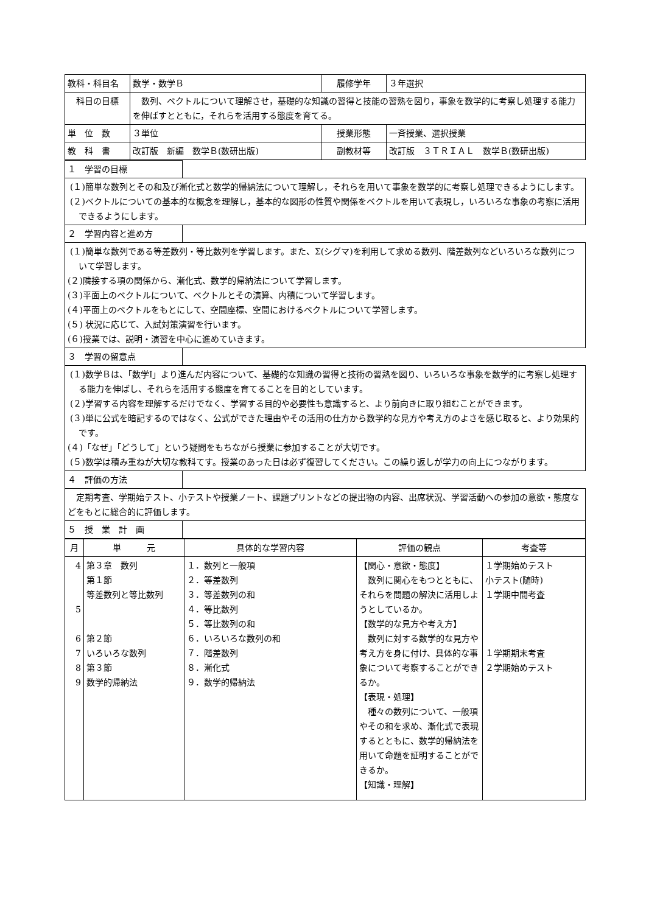| 教科・科目名 | 数学・数学Ｂ | 履修学年 | ３年選択 |
| 科目の目標 | 数列、ベクトルについて理解させ，基礎的な知識の習得と技能の習熟を図り，事象を数学的に考察し処理する能力を伸ばすとともに，それらを活用する態度を育てる。 | | |
| 単 位 数 | ３単位 | 授業形態 | 一斉授業、選択授業 |
| 教 科 書 | 改訂版 新編 数学Ｂ(数研出版) | 副教材等 | 改訂版 ３ＴＲＩＡＬ 数学Ｂ(数研出版) |
| １ 学習の目標 | |
| (１)簡単な数列とその和及び漸化式と数学的帰納法について理解し，それらを用いて事象を数学的に考察し処理できるようにします。 (２)ベクトルについての基本的な概念を理解し，基本的な図形の性質や関係をベクトルを用いて表現し，いろいろな事象の考察に活用できるようにします。 | |
| ２ 学習内容と進め方 | |
| (１)簡単な数列である等差数列・等比数列を学習します。また、Σ(シグマ)を利用して求める数列、階差数列などいろいろな数列について学習します。 (２)隣接する項の関係から、漸化式、数学的帰納法について学習します。 (３)平面上のベクトルについて、ベクトルとその演算、内積について学習します。 (４)平面上のベクトルをもとにして、空間座標、空間におけるベクトルについて学習します。 (５) 状況に応じて、入試対策演習を行います。 (６)授業では、説明・演習を中心に進めていきます。 | |
| ３ 学習の留意点 | |
| (１)数学Ｂは、「数学Ⅰ」より進んだ内容について、基礎的な知識の習得と技術の習熟を図り、いろいろな事象を数学的に考察し処理する能力を伸ばし、それらを活用する態度を育てることを目的としています。 (２)学習する内容を理解するだけでなく、学習する目的や必要性も意識すると、より前向きに取り組むことができます。 (３)単に公式を暗記するのではなく、公式ができた理由やその活用の仕方から数学的な見方や考え方のよさを感じ取ると、より効果的です。 (４)「なぜ」「どうして」という疑問をもちながら授業に参加することが大切です。 (５)数学は積み重ねが大切な教科てす。授業のあった日は必ず復習してください。この繰り返しが学力の向上につながります。 | |
| ４ 評価の方法 | |
| 定期考査、学期始テスト、小テストや授業ノート、課題プリントなどの提出物の内容、出席状況、学習活動への参加の意欲・態度などをもとに総合的に評価します。 | |
| ５ 授 業 計 画 | |
| 月 | 単 元 | 具体的な学習内容 | 評価の観点 | 考査等 |
| --- | --- | --- | --- | --- |
| 4 5 6 7 8 9 | 第３章 数列 第１節 等差数列と等比数列 第２節 いろいろな数列 第３節 数学的帰納法 | １．数列と一般項 ２．等差数列 ３．等差数列の和 ４．等比数列 ５．等比数列の和 ６．いろいろな数列の和 ７．階差数列 ８．漸化式 ９．数学的帰納法 | 【関心・意欲・態度】 数列に関心をもつとともに、それらを問題の解決に活用しようとしているか。 【数学的な見方や考え方】 数列に対する数学的な見方や考え方を身に付け、具体的な事象について考察することができるか。 【表現・処理】 種々の数列について、一般項やその和を求め、漸化式で表現するとともに、数学的帰納法を用いて命題を証明することができるか。 【知識・理解】 | １学期始めテスト 小テスト(随時) １学期中間考査 １学期期末考査 ２学期始めテスト |